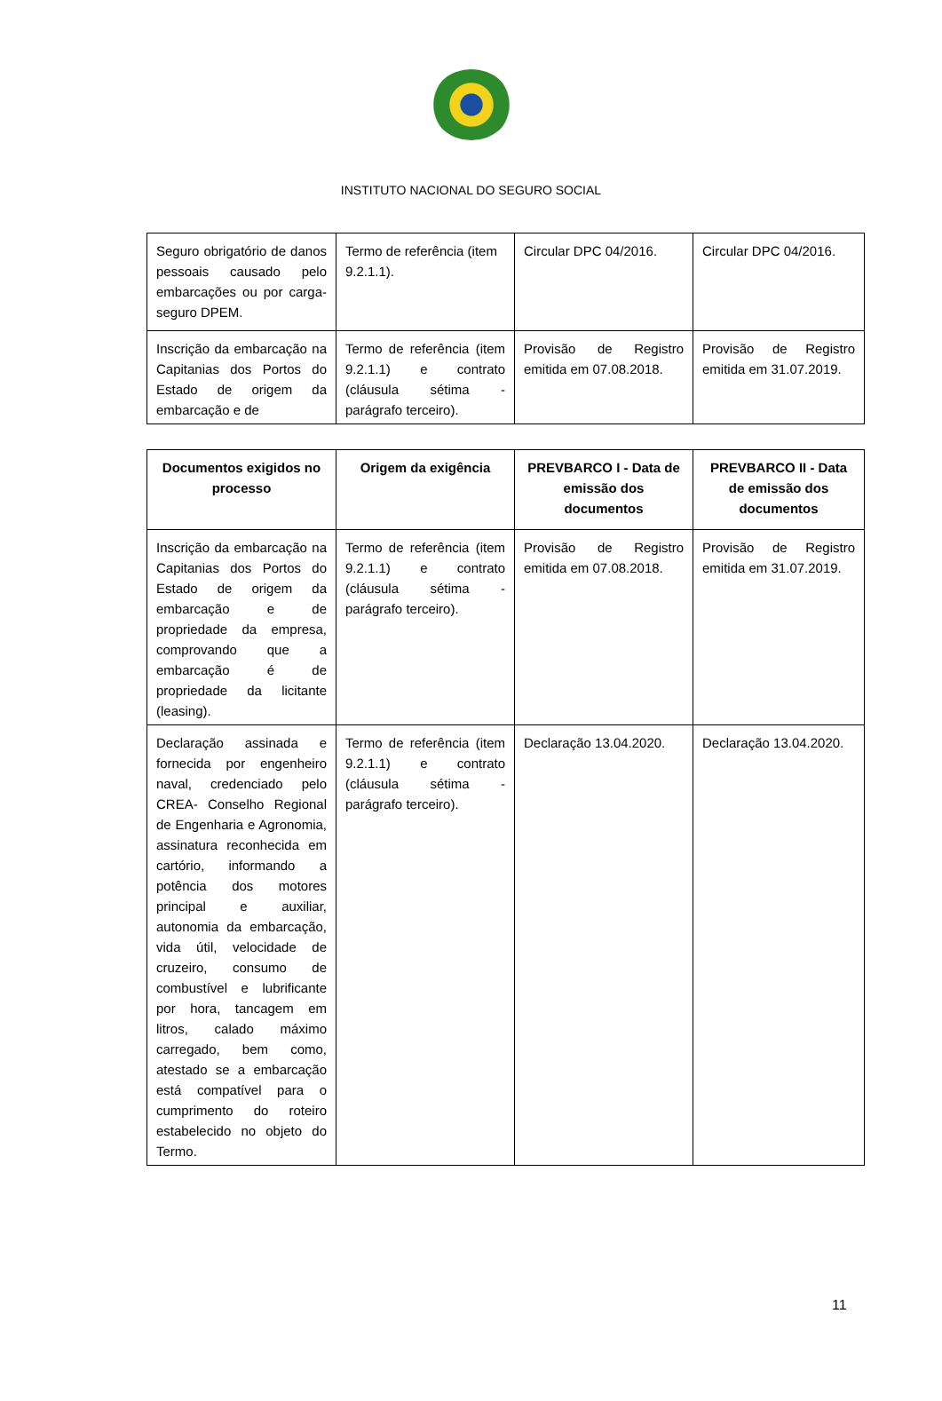INSTITUTO NACIONAL DO SEGURO SOCIAL
| Seguro obrigatório de danos pessoais causado pelo embarcações ou por carga-seguro DPEM. | Termo de referência (item 9.2.1.1). | Circular DPC 04/2016. | Circular DPC 04/2016. |
| Inscrição da embarcação na Capitanias dos Portos do Estado de origem da embarcação e de | Termo de referência (item 9.2.1.1) e contrato (cláusula sétima - parágrafo terceiro). | Provisão de Registro emitida em 07.08.2018. | Provisão de Registro emitida em 31.07.2019. |
| Documentos exigidos no processo | Origem da exigência | PREVBARCO I - Data de emissão dos documentos | PREVBARCO II - Data de emissão dos documentos |
| --- | --- | --- | --- |
| Inscrição da embarcação na Capitanias dos Portos do Estado de origem da embarcação e de propriedade da empresa, comprovando que a embarcação é de propriedade da licitante (leasing). | Termo de referência (item 9.2.1.1) e contrato (cláusula sétima - parágrafo terceiro). | Provisão de Registro emitida em 07.08.2018. | Provisão de Registro emitida em 31.07.2019. |
| Declaração assinada e fornecida por engenheiro naval, credenciado pelo CREA- Conselho Regional de Engenharia e Agronomia, assinatura reconhecida em cartório, informando a potência dos motores principal e auxiliar, autonomia da embarcação, vida útil, velocidade de cruzeiro, consumo de combustível e lubrificante por hora, tancagem em litros, calado máximo carregado, bem como, atestado se a embarcação está compatível para o cumprimento do roteiro estabelecido no objeto do Termo. | Termo de referência (item 9.2.1.1) e contrato (cláusula sétima - parágrafo terceiro). | Declaração 13.04.2020. | Declaração 13.04.2020. |
11